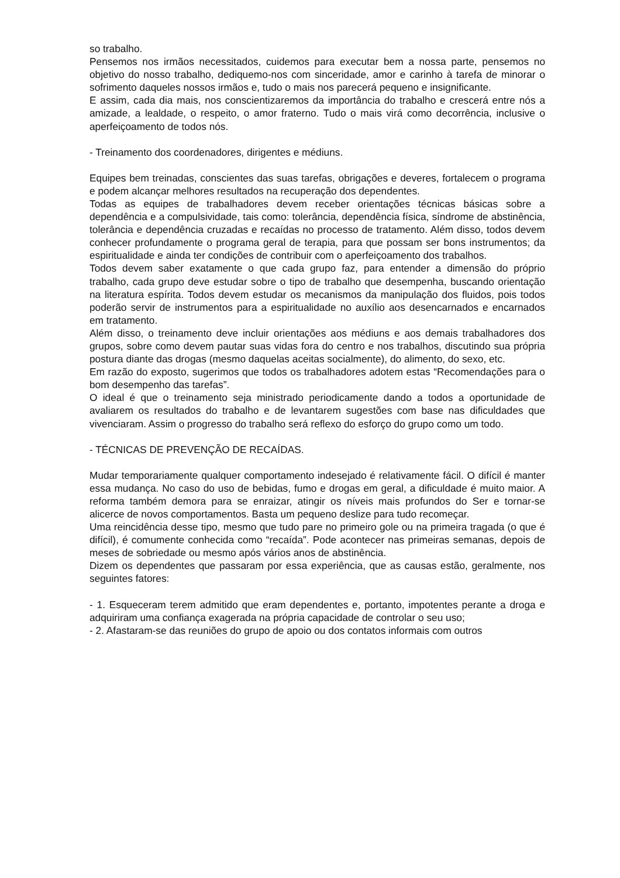so trabalho.
Pensemos nos irmãos necessitados, cuidemos para executar bem a nossa parte, pensemos no objetivo do nosso trabalho, dediquemo-nos com sinceridade, amor e carinho à tarefa de minorar o sofrimento daqueles nossos irmãos e, tudo o mais nos parecerá pequeno e insignificante.
E assim, cada dia mais, nos conscientizaremos da importância do trabalho e crescerá entre nós a amizade, a lealdade, o respeito, o amor fraterno. Tudo o mais virá como decorrência, inclusive o aperfeiçoamento de todos nós.
- Treinamento dos coordenadores, dirigentes e médiuns.
Equipes bem treinadas, conscientes das suas tarefas, obrigações e deveres, fortalecem o programa e podem alcançar melhores resultados na recuperação dos dependentes.
Todas as equipes de trabalhadores devem receber orientações técnicas básicas sobre a dependência e a compulsividade, tais como: tolerância, dependência física, síndrome de abstinência, tolerância e dependência cruzadas e recaídas no processo de tratamento. Além disso, todos devem conhecer profundamente o programa geral de terapia, para que possam ser bons instrumentos; da espiritualidade e ainda ter condições de contribuir com o aperfeiçoamento dos trabalhos.
Todos devem saber exatamente o que cada grupo faz, para entender a dimensão do próprio trabalho, cada grupo deve estudar sobre o tipo de trabalho que desempenha, buscando orientação na literatura espírita. Todos devem estudar os mecanismos da manipulação dos fluidos, pois todos poderão servir de instrumentos para a espiritualidade no auxílio aos desencarnados e encarnados em tratamento.
Além disso, o treinamento deve incluir orientações aos médiuns e aos demais trabalhadores dos grupos, sobre como devem pautar suas vidas fora do centro e nos trabalhos, discutindo sua própria postura diante das drogas (mesmo daquelas aceitas socialmente), do alimento, do sexo, etc.
Em razão do exposto, sugerimos que todos os trabalhadores adotem estas “Recomendações para o bom desempenho das tarefas”.
O ideal é que o treinamento seja ministrado periodicamente dando a todos a oportunidade de avaliarem os resultados do trabalho e de levantarem sugestões com base nas dificuldades que vivenciaram. Assim o progresso do trabalho será reflexo do esforço do grupo como um todo.
- TÉCNICAS DE PREVENÇÃO DE RECAÍDAS.
Mudar temporariamente qualquer comportamento indesejado é relativamente fácil. O difícil é manter essa mudança. No caso do uso de bebidas, fumo e drogas em geral, a dificuldade é muito maior. A reforma também demora para se enraizar, atingir os níveis mais profundos do Ser e tornar-se alicerce de novos comportamentos. Basta um pequeno deslize para tudo recomeçar.
Uma reincidência desse tipo, mesmo que tudo pare no primeiro gole ou na primeira tragada (o que é difícil), é comumente conhecida como “recaída”. Pode acontecer nas primeiras semanas, depois de meses de sobriedade ou mesmo após vários anos de abstinência.
Dizem os dependentes que passaram por essa experiência, que as causas estão, geralmente, nos seguintes fatores:
- 1. Esqueceram terem admitido que eram dependentes e, portanto, impotentes perante a droga e adquiriram uma confiança exagerada na própria capacidade de controlar o seu uso;
- 2. Afastaram-se das reuniões do grupo de apoio ou dos contatos informais com outros